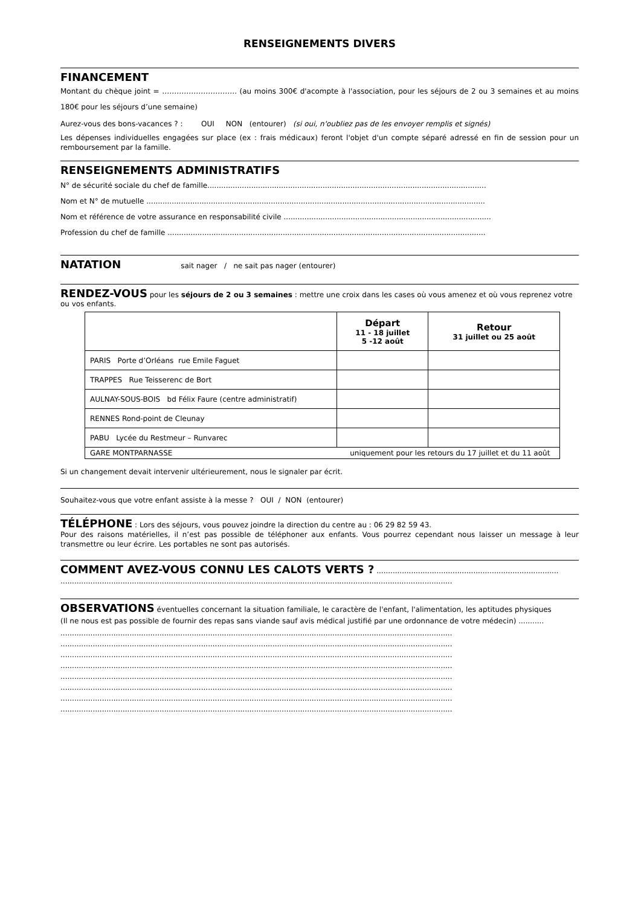RENSEIGNEMENTS DIVERS
FINANCEMENT
Montant du chèque joint = …………………………. (au moins 300€ d'acompte à l'association, pour les séjours de 2 ou 3 semaines et au moins 180€ pour les séjours d’une semaine)
Aurez-vous des bons-vacances ? : OUI NON (entourer) (si oui, n'oubliez pas de les envoyer remplis et signés)
Les dépenses individuelles engagées sur place (ex : frais médicaux) feront l'objet d'un compte séparé adressé en fin de session pour un remboursement par la famille.
RENSEIGNEMENTS ADMINISTRATIFS
N° de sécurité sociale du chef de famille.........................................................................................................................
Nom et N° de mutuelle ...................................................................................................................................................
Nom et référence de votre assurance en responsabilité civile ..........................................................................................
Profession du chef de famille ..........................................................................................................................................
NATATION
sait nager / ne sait pas nager (entourer)
RENDEZ-VOUS
pour les séjours de 2 ou 3 semaines : mettre une croix dans les cases où vous amenez et où vous reprenez votre ou vos enfants.
| | Départ 11 - 18 juillet 5 -12 août | Retour 31 juillet ou 25 août |
| --- | --- | --- |
| PARIS Porte d’Orléans rue Emile Faguet | | |
| TRAPPES Rue Teisserenc de Bort | | |
| AULNAY-SOUS-BOIS bd Félix Faure (centre administratif) | | |
| RENNES Rond-point de Cleunay | | |
| PABU Lycée du Restmeur – Runvarec | | |
| GARE MONTPARNASSE uniquement pour les retours du 17 juillet et du 11 août | | |
Si un changement devait intervenir ultérieurement, nous le signaler par écrit.
Souhaitez-vous que votre enfant assiste à la messe ? OUI / NON (entourer)
TÉLÉPHONE
: Lors des séjours, vous pouvez joindre la direction du centre au : 06 29 82 59 43.
Pour des raisons matérielles, il n’est pas possible de téléphoner aux enfants. Vous pourrez cependant nous laisser un message à leur transmettre ou leur écrire. Les portables ne sont pas autorisés.
COMMENT AVEZ-VOUS CONNU LES CALOTS VERTS ?
...............................................................................
..........................................................................................................................................................................
OBSERVATIONS
éventuelles concernant la situation familiale, le caractère de l'enfant, l'alimentation, les aptitudes physiques
(Il ne nous est pas possible de fournir des repas sans viande sauf avis médical justifié par une ordonnance de votre médecin) ...........
..........................................................................................................................................................................
..........................................................................................................................................................................
..........................................................................................................................................................................
..........................................................................................................................................................................
..........................................................................................................................................................................
..........................................................................................................................................................................
..........................................................................................................................................................................
..........................................................................................................................................................................